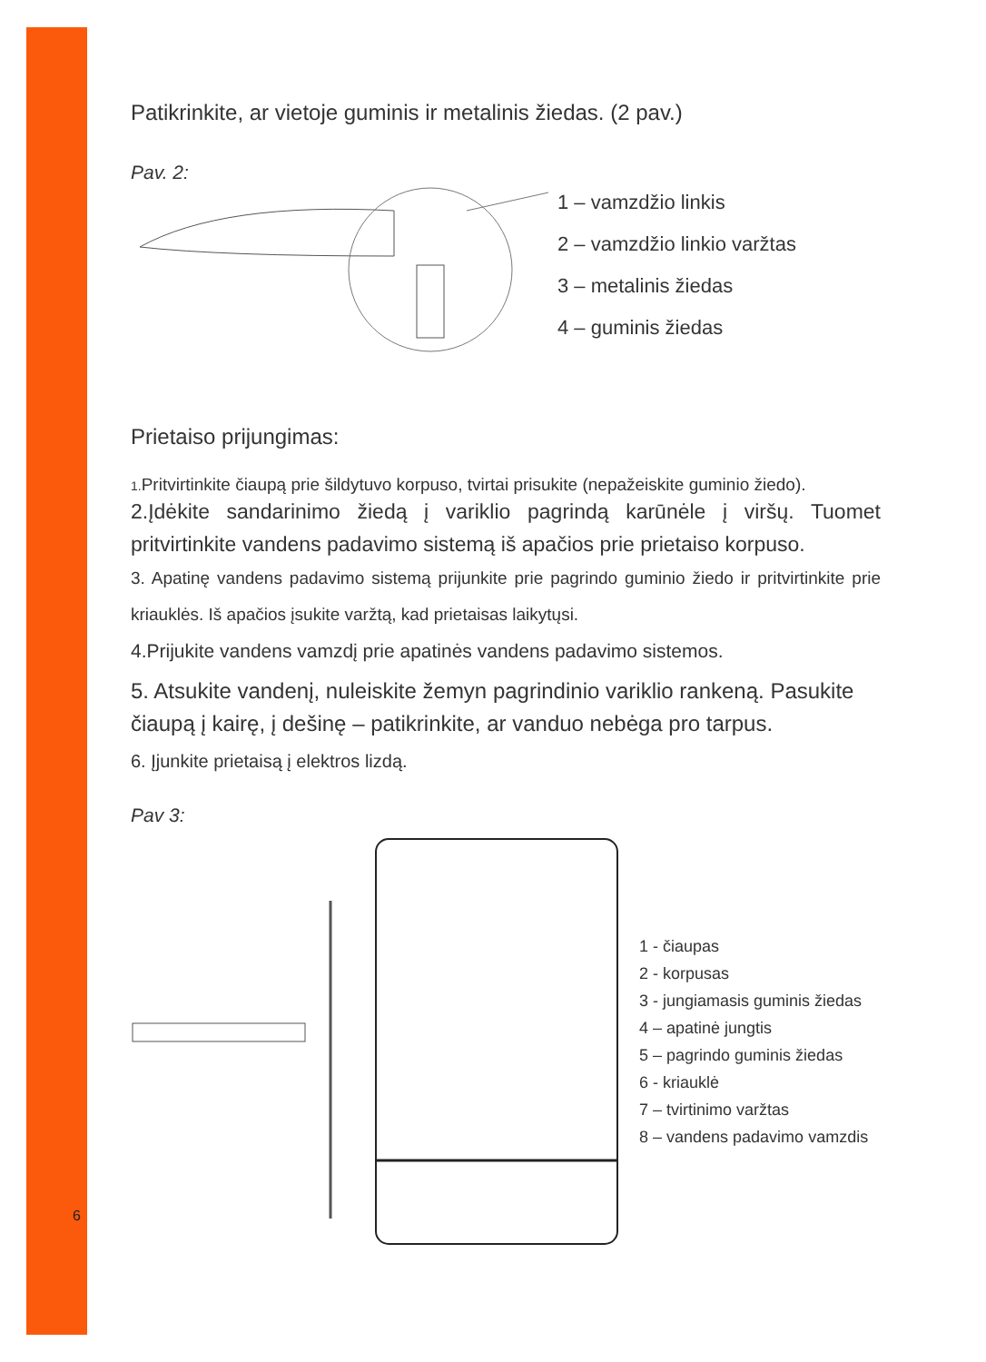Patikrinkite, ar vietoje guminis ir metalinis žiedas. (2 pav.)
Pav. 2:
1 – vamzdžio linkis
2 – vamzdžio linkio varžtas
3 – metalinis žiedas
4 – guminis žiedas
Prietaiso prijungimas:
1. Pritvirtinkite čiaupą prie šildytuvo korpuso, tvirtai prisukite (nepažeiskite guminio žiedo).
2.Įdėkite sandarinimo žiedą į variklio pagrindą karūnėle į viršų. Tuomet pritvirtinkite vandens padavimo sistemą iš apačios prie prietaiso korpuso.
3. Apatinę vandens padavimo sistemą prijunkite prie pagrindo guminio žiedo ir pritvirtinkite prie kriauklės. Iš apačios įsukite varžtą, kad prietaisas laikytųsi.
4.Prijukite vandens vamzdį prie apatinės vandens padavimo sistemos.
5. Atsukite vandenį, nuleiskite žemyn pagrindinio variklio rankeną. Pasukite čiaupą į kairę, į dešinę – patikrinkite, ar vanduo nebėga pro tarpus.
6. Įjunkite prietaisą į elektros lizdą.
Pav 3:
1 - čiaupas
2 - korpusas
3 - jungiamasis guminis žiedas
4 – apatinė jungtis
5 – pagrindo guminis žiedas
6 - kriauklė
7 – tvirtinimo varžtas
8 – vandens padavimo vamzdis
6